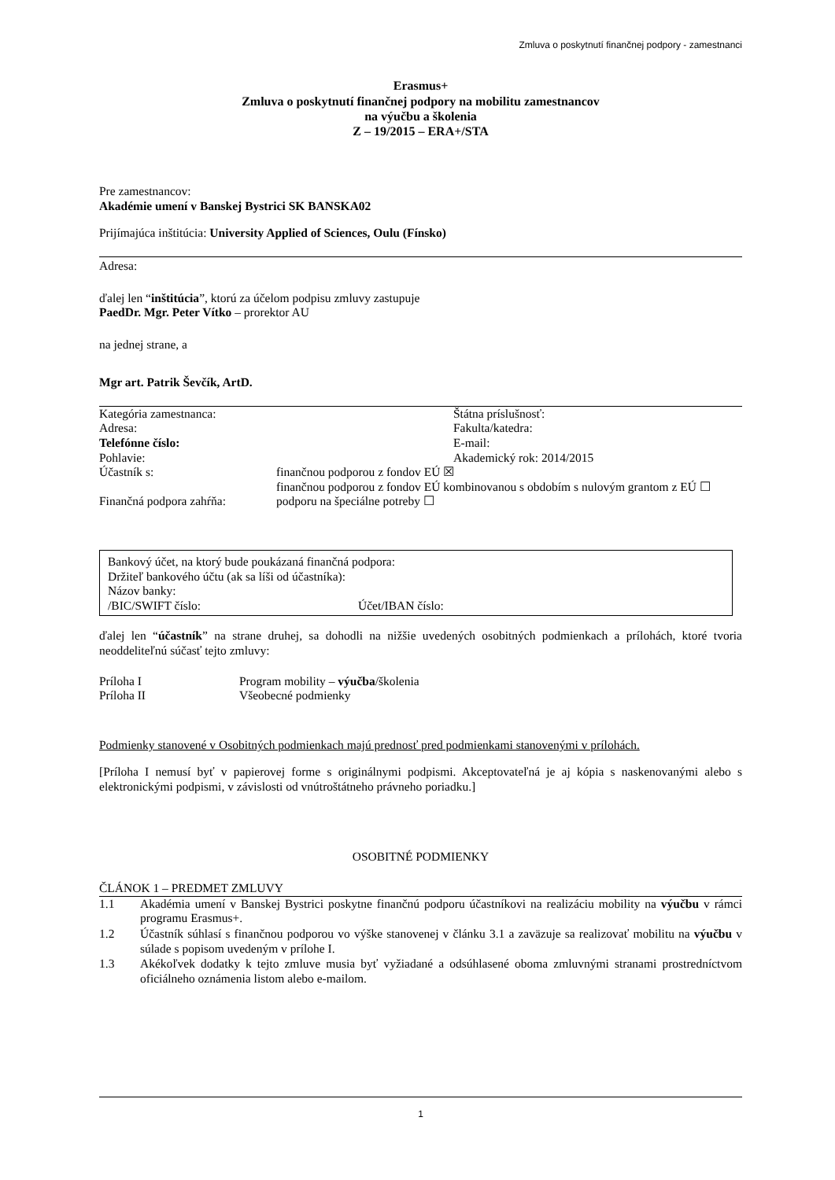Zmluva o poskytnutí finančnej podpory - zamestnanci
Erasmus+
Zmluva o poskytnutí finančnej podpory na mobilitu zamestnancov
na výučbu a školenia
Z – 19/2015 – ERA+/STA
Pre zamestnancov:
Akadémie umení v Banskej Bystrici SK BANSKA02
Prijímajúca inštitúcia: University Applied of Sciences, Oulu (Fínsko)
Adresa:
ďalej len “inštitúcia”, ktorú za účelom podpisu zmluvy zastupuje
PaedDr. Mgr. Peter Vítko – prorektor AU
na jednej strane, a
Mgr art. Patrik Ševčík, ArtD.
| Kategória zamestnanca: | Štátna príslušnosť: |
| Adresa: | Fakulta/katedra: |
| Telefónne číslo: | E-mail: |
| Pohlavie: | Akademický rok: 2014/2015 |
| Účastník s: | finančnou podporou z fondov EÚ ☒ finančnou podporou z fondov EÚ kombinovanou s obdobím s nulovým grantom z EÚ ☐ |
| Finančná podpora zahŕňa: | podporu na špeciálne potreby ☐ |
Bankový účet, na ktorý bude poukázaná finančná podpora:
Držiteľ bankového účtu (ak sa líši od účastníka):
Názov banky:
| /BIC/SWIFT číslo: | Účet/IBAN číslo: |
ďalej len “účastník” na strane druhej, sa dohodli na nižšie uvedených osobitných podmienkach a prílohách, ktoré tvoria neoddeliteľnú súčasť tejto zmluvy:
| Príloha I | Program mobility – výučba /školenia |
| Príloha II | Všeobecné podmienky |
Podmienky stanovené v Osobitných podmienkach majú prednosť pred podmienkami stanovenými v prílohách.
[Príloha I nemusí byť v papierovej forme s originálnymi podpismi. Akceptovateľná je aj kópia s naskenovanými alebo s elektronickými podpismi, v závislosti od vnútroštátneho právneho poriadku.]
OSOBITNÉ PODMIENKY
ČLÁNOK 1 – PREDMET ZMLUVY
| 1.1 | Akadémia umení v Banskej Bystrici poskytne finančnú podporu účastníkovi na realizáciu mobility na výučbu v rámci programu Erasmus+. |
| 1.2 | Účastník súhlasí s finančnou podporou vo výške stanovenej v článku 3.1 a zaväzuje sa realizovať mobilitu na výučbu v súlade s popisom uvedeným v prílohe I. |
| 1.3 | Akékoľvek dodatky k tejto zmluve musia byť vyžiadané a odsúhlasené oboma zmluvnými stranami prostredníctvom oficiálneho oznámenia listom alebo e-mailom. |
1